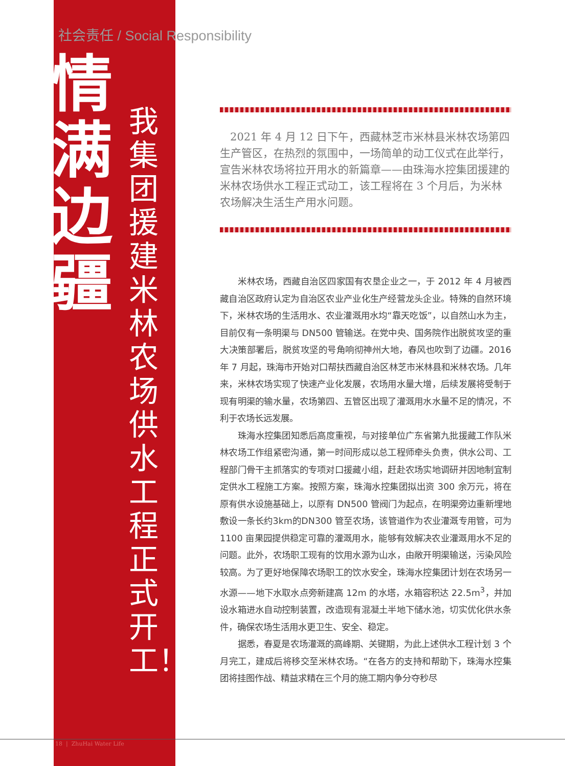社会责任 / Social Responsibility
情 满 边 疆
我集团援建米林农场供水工程正式开工！
2021 年 4 月 12 日下午，西藏林芝市米林县米林农场第四生产管区，在热烈的氛围中，一场简单的动工仪式在此举行，宣告米林农场将拉开用水的新篇章——由珠海水控集团援建的米林农场供水工程正式动工，该工程将在 3 个月后，为米林农场解决生活生产用水问题。
米林农场，西藏自治区四家国有农垦企业之一，于 2012 年 4 月被西藏自治区政府认定为自治区农业产业化生产经营龙头企业。特殊的自然环境下，米林农场的生活用水、农业灌溉用水均“靠天吃饭”，以自然山水为主，目前仅有一条明渠与 DN500 管输送。在党中央、国务院作出脱贫攻坚的重大决策部署后，脱贫攻坚的号角响彻神州大地，春风也吹到了边疆。2016 年 7 月起，珠海市开始对口帮扶西藏自治区林芝市米林县和米林农场。几年来，米林农场实现了快速产业化发展，农场用水量大增，后续发展将受制于现有明渠的输水量，农场第四、五管区出现了灌溉用水水量不足的情况，不利于农场长远发展。
珠海水控集团知悉后高度重视，与对接单位广东省第九批援藏工作队米林农场工作组紧密沟通，第一时间形成以总工程师牵头负责，供水公司、工程部门骨干主抓落实的专项对口援藏小组，赶赴农场实地调研并因地制宜制定供水工程施工方案。按照方案，珠海水控集团拟出资 300 余万元，将在原有供水设施基础上，以原有 DN500 管阀门为起点，在明渠旁边重新埋地敷设一条长约3km的DN300 管至农场，该管道作为农业灌溉专用管，可为 1100 亩果园提供稳定可靠的灌溉用水，能够有效解决农业灌溉用水不足的问题。此外，农场职工现有的饮用水源为山水，由敞开明渠输送，污染风险较高。为了更好地保障农场职工的饮水安全，珠海水控集团计划在农场另一水源——地下水取水点旁新建高 12m 的水塔，水箱容积达 22.5m<sup>3</sup>，并加设水箱进水自动控制装置，改造现有混凝土半地下储水池，切实优化供水条件，确保农场生活用水更卫生、安全、稳定。
据悉，春夏是农场灌溉的高峰期、关键期，为此上述供水工程计划 3 个月完工，建成后将移交至米林农场。“在各方的支持和帮助下，珠海水控集团将挂图作战、精益求精在三个月的施工期内争分夺秒尽
18 | ZhuHai Water Life